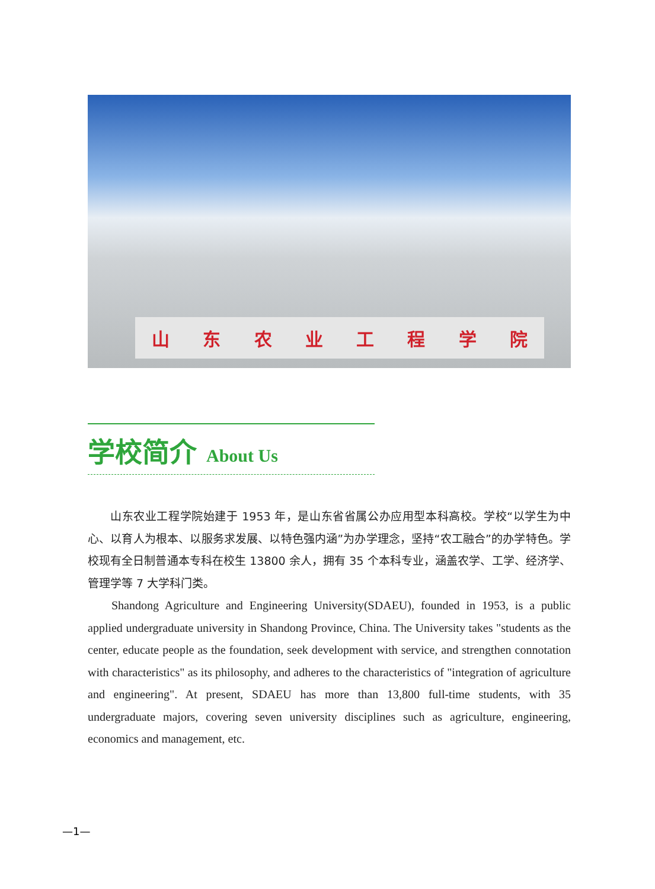山 东 农 业 工 程 学 院
学校简介 About Us
山东农业工程学院始建于 1953 年，是山东省省属公办应用型本科高校。学校“以学生为中心、以育人为根本、以服务求发展、以特色强内涵”为办学理念，坚持“农工融合”的办学特色。学校现有全日制普通本专科在校生 13800 余人，拥有 35 个本科专业，涵盖农学、工学、经济学、管理学等 7 大学科门类。
Shandong Agriculture and Engineering University(SDAEU), founded in 1953, is a public applied undergraduate university in Shandong Province, China. The University takes "students as the center, educate people as the foundation, seek development with service, and strengthen connotation with characteristics" as its philosophy, and adheres to the characteristics of "integration of agriculture and engineering". At present, SDAEU has more than 13,800 full-time students, with 35 undergraduate majors, covering seven university disciplines such as agriculture, engineering, economics and management, etc.
—1—